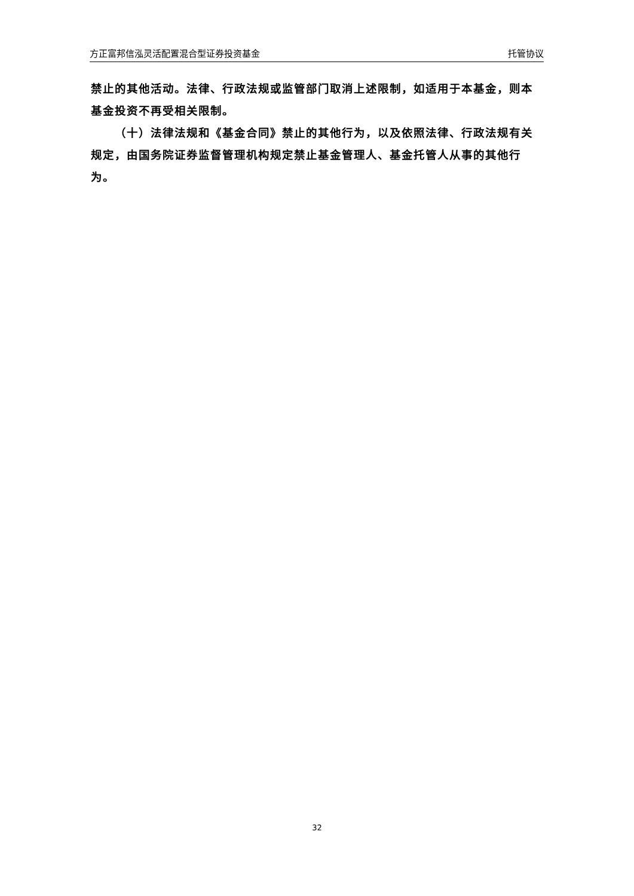方正富邦信泓灵活配置混合型证券投资基金 托管协议
禁止的其他活动。法律、行政法规或监管部门取消上述限制，如适用于本基金，则本基金投资不再受相关限制。
（十）法律法规和《基金合同》禁止的其他行为，以及依照法律、行政法规有关规定，由国务院证券监督管理机构规定禁止基金管理人、基金托管人从事的其他行为。
32